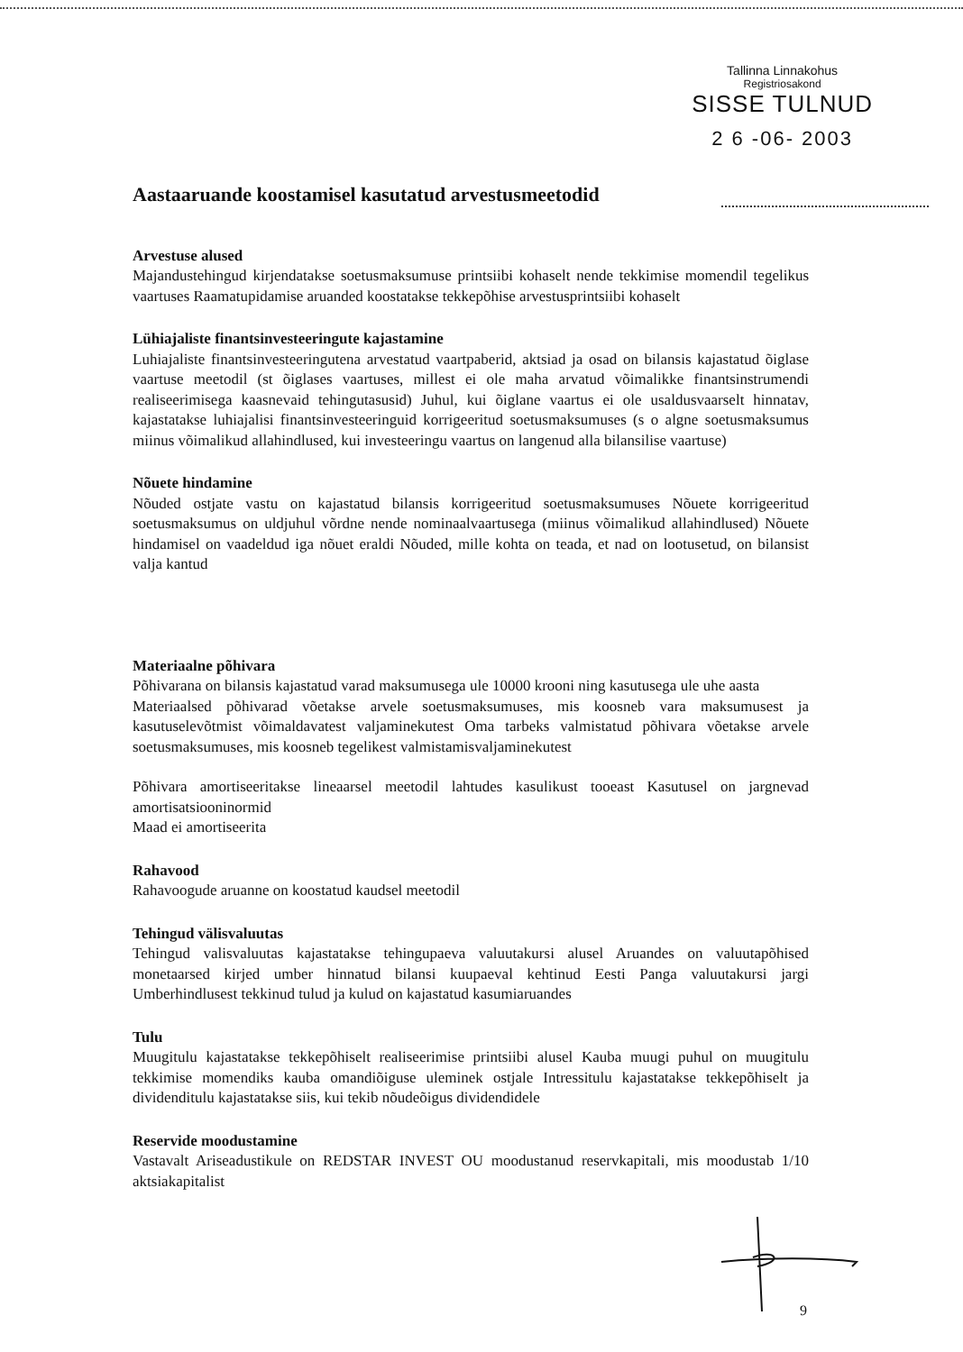Tallinna Linnakohus
Registriosakond
SISSE TULNUD
2 6 -06- 2003
Aastaaruande koostamisel kasutatud arvestusmeetodid
Arvestuse alused
Majandustehingud kirjendatakse soetusmaksumuse printsiibi kohaselt nende tekkimise momendil tegelikus vaartuses Raamatupidamise aruanded koostatakse tekkepõhise arvestusprintsiibi kohaselt
Lühiajaliste finantsinvesteeringute kajastamine
Luhiajaliste finantsinvesteeringutena arvestatud vaartpaberid, aktsiad ja osad on bilansis kajastatud õiglase vaartuse meetodil (st õiglases vaartuses, millest ei ole maha arvatud võimalikke finantsinstrumendi realiseerimisega kaasnevaid tehingutasusid) Juhul, kui õiglane vaartus ei ole usaldusvaarselt hinnatav, kajastatakse luhiajalisi finantsinvesteeringuid korrigeeritud soetusmaksumuses (s o algne soetusmaksumus miinus võimalikud allahindlused, kui investeeringu vaartus on langenud alla bilansilise vaartuse)
Nõuete hindamine
Nõuded ostjate vastu on kajastatud bilansis korrigeeritud soetusmaksumuses Nõuete korrigeeritud soetusmaksumus on uldjuhul võrdne nende nominaalvaartusega (miinus võimalikud allahindlused) Nõuete hindamisel on vaadeldud iga nõuet eraldi Nõuded, mille kohta on teada, et nad on lootusetud, on bilansist valja kantud
Materiaalne põhivara
Põhivarana on bilansis kajastatud varad maksumusega ule 10000 krooni ning kasutusega ule uhe aasta
Materiaalsed põhivarad võetakse arvele soetusmaksumuses, mis koosneb vara maksumusest ja kasutuselevõtmist võimaldavatest valjaminekutest Oma tarbeks valmistatud põhivara võetakse arvele soetusmaksumuses, mis koosneb tegelikest valmistamisvaljaminekutest
Põhivara amortiseeritakse lineaarsel meetodil lahtudes kasulikust tooeast Kasutusel on jargnevad amortisatsiooninormid
Maad ei amortiseerita
Rahavood
Rahavoogude aruanne on koostatud kaudsel meetodil
Tehingud välisvaluutas
Tehingud valisvaluutas kajastatakse tehingupaeva valuutakursi alusel Aruandes on valuutapõhised monetaarsed kirjed umber hinnatud bilansi kuupaeval kehtinud Eesti Panga valuutakursi jargi Umberhindlusest tekkinud tulud ja kulud on kajastatud kasumiaruandes
Tulu
Muugitulu kajastatakse tekkepõhiselt realiseerimise printsiibi alusel Kauba muugi puhul on muugitulu tekkimise momendiks kauba omandiõiguse uleminek ostjale Intressitulu kajastatakse tekkepõhiselt ja dividenditulu kajastatakse siis, kui tekib nõudeõigus dividendidele
Reservide moodustamine
Vastavalt Ariseadustikule on REDSTAR INVEST OU moodustanud reservkapitali, mis moodustab 1/10 aktsiakapitalist
9